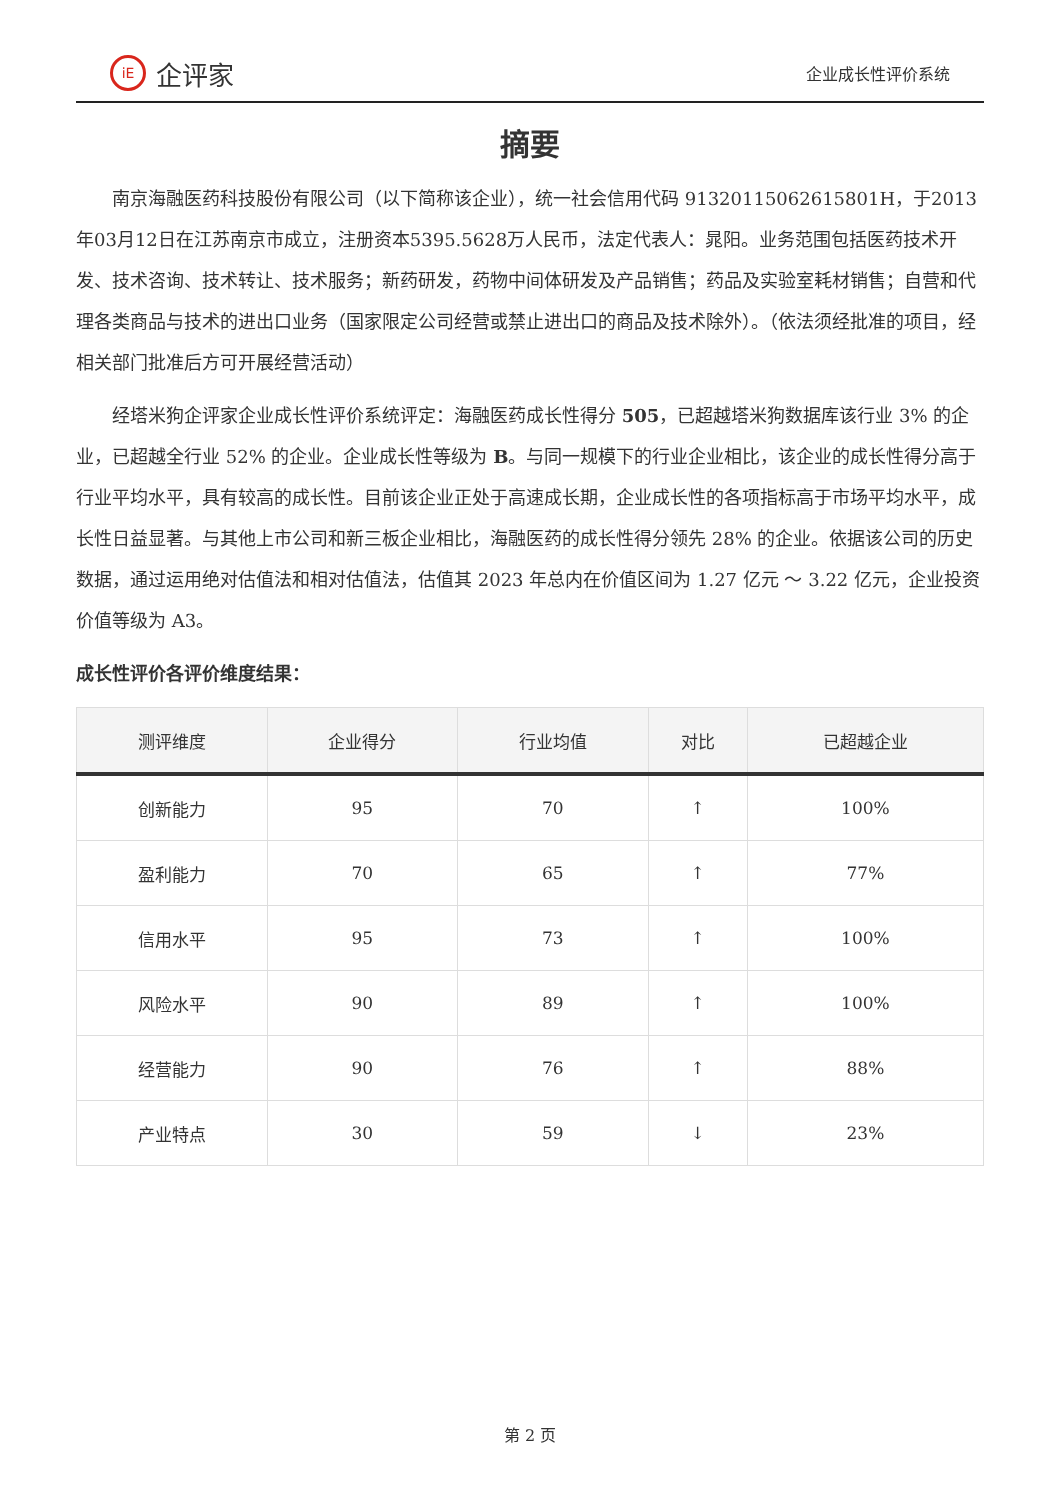iE 企评家
企业成长性评价系统
摘要
南京海融医药科技股份有限公司（以下简称该企业），统一社会信用代码 91320115062615801H，于2013年03月12日在江苏南京市成立，注册资本5395.5628万人民币，法定代表人：晁阳。业务范围包括医药技术开发、技术咨询、技术转让、技术服务；新药研发，药物中间体研发及产品销售；药品及实验室耗材销售；自营和代理各类商品与技术的进出口业务（国家限定公司经营或禁止进出口的商品及技术除外）。（依法须经批准的项目，经相关部门批准后方可开展经营活动）
经塔米狗企评家企业成长性评价系统评定：海融医药成长性得分 505，已超越塔米狗数据库该行业 3% 的企业，已超越全行业 52% 的企业。企业成长性等级为 B。与同一规模下的行业企业相比，该企业的成长性得分高于行业平均水平，具有较高的成长性。目前该企业正处于高速成长期，企业成长性的各项指标高于市场平均水平，成长性日益显著。与其他上市公司和新三板企业相比，海融医药的成长性得分领先 28% 的企业。依据该公司的历史数据，通过运用绝对估值法和相对估值法，估值其 2023 年总内在价值区间为 1.27 亿元 ～ 3.22 亿元，企业投资价值等级为 A3。
成长性评价各评价维度结果：
| 测评维度 | 企业得分 | 行业均值 | 对比 | 已超越企业 |
| --- | --- | --- | --- | --- |
| 创新能力 | 95 | 70 | ↑ | 100% |
| 盈利能力 | 70 | 65 | ↑ | 77% |
| 信用水平 | 95 | 73 | ↑ | 100% |
| 风险水平 | 90 | 89 | ↑ | 100% |
| 经营能力 | 90 | 76 | ↑ | 88% |
| 产业特点 | 30 | 59 | ↓ | 23% |
第 2 页